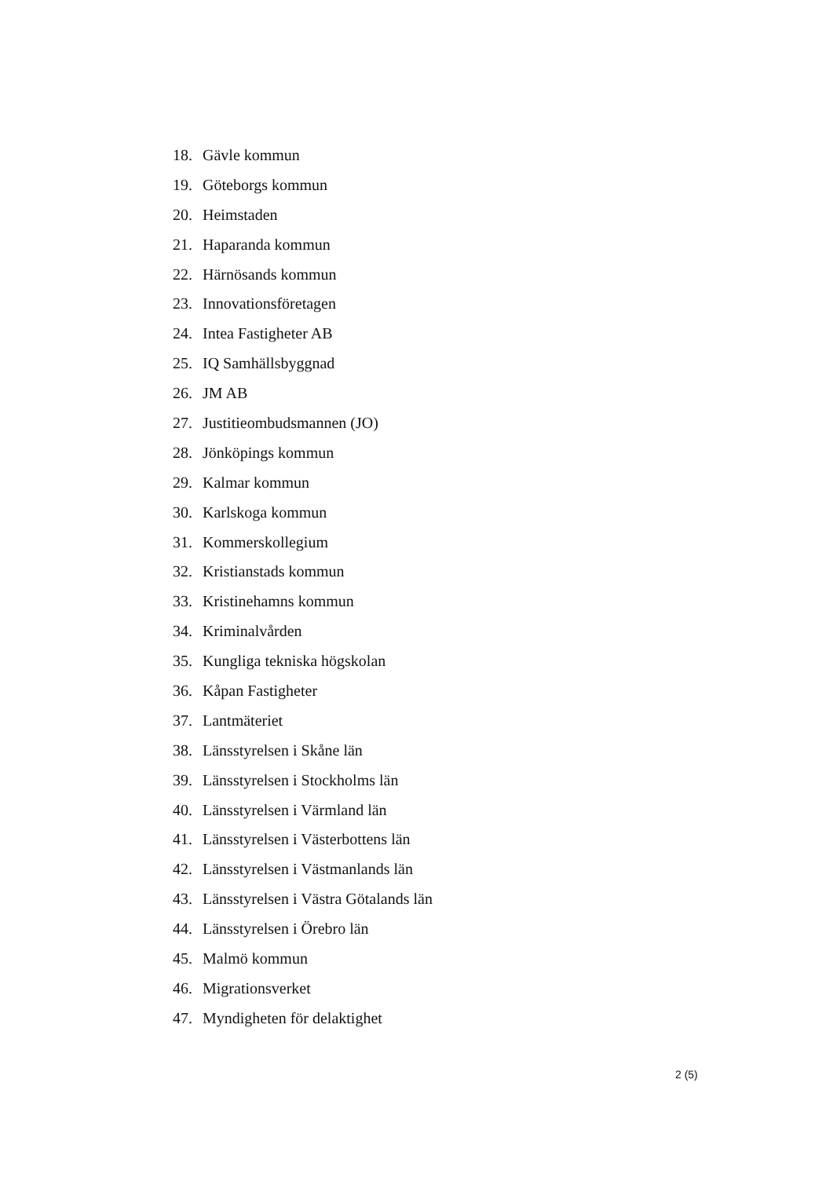18. Gävle kommun
19. Göteborgs kommun
20. Heimstaden
21. Haparanda kommun
22. Härnösands kommun
23. Innovationsföretagen
24. Intea Fastigheter AB
25. IQ Samhällsbyggnad
26. JM AB
27. Justitieombudsmannen (JO)
28. Jönköpings kommun
29. Kalmar kommun
30. Karlskoga kommun
31. Kommerskollegium
32. Kristianstads kommun
33. Kristinehamns kommun
34. Kriminalvården
35. Kungliga tekniska högskolan
36. Kåpan Fastigheter
37. Lantmäteriet
38. Länsstyrelsen i Skåne län
39. Länsstyrelsen i Stockholms län
40. Länsstyrelsen i Värmland län
41. Länsstyrelsen i Västerbottens län
42. Länsstyrelsen i Västmanlands län
43. Länsstyrelsen i Västra Götalands län
44. Länsstyrelsen i Örebro län
45. Malmö kommun
46. Migrationsverket
47. Myndigheten för delaktighet
2 (5)